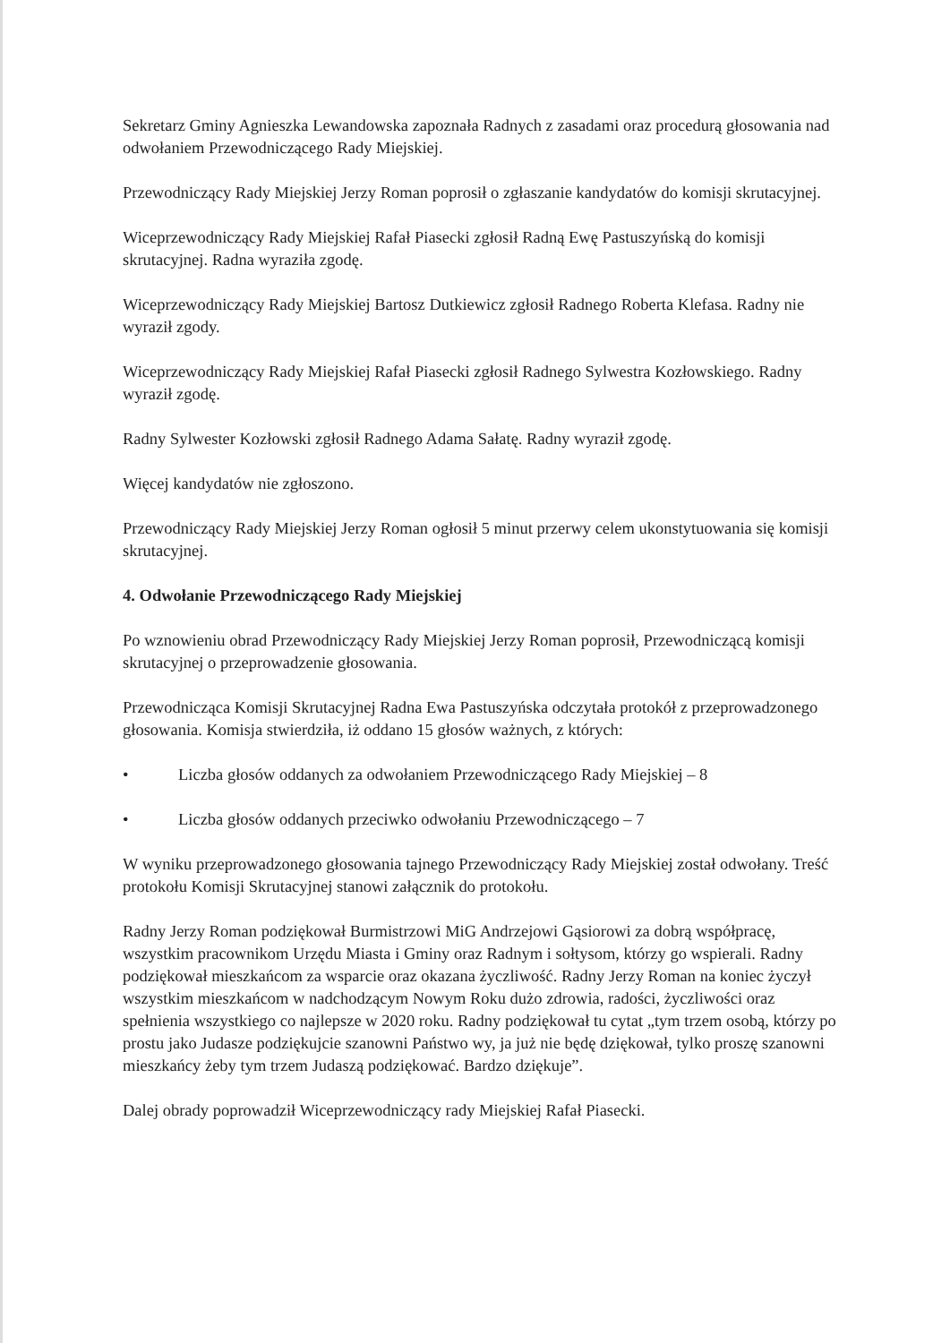Sekretarz Gminy Agnieszka Lewandowska zapoznała Radnych z zasadami oraz procedurą głosowania nad odwołaniem Przewodniczącego Rady Miejskiej.
Przewodniczący Rady Miejskiej Jerzy Roman poprosił o zgłaszanie kandydatów do komisji skrutacyjnej.
Wiceprzewodniczący Rady Miejskiej Rafał Piasecki zgłosił Radną Ewę Pastuszyńską do komisji skrutacyjnej. Radna wyraziła zgodę.
Wiceprzewodniczący Rady Miejskiej Bartosz Dutkiewicz zgłosił Radnego Roberta Klefasa. Radny nie wyraził zgody.
Wiceprzewodniczący Rady Miejskiej Rafał Piasecki zgłosił Radnego Sylwestra Kozłowskiego. Radny wyraził zgodę.
Radny Sylwester Kozłowski zgłosił Radnego Adama Sałatę. Radny wyraził zgodę.
Więcej kandydatów nie zgłoszono.
Przewodniczący Rady Miejskiej Jerzy Roman ogłosił 5 minut przerwy celem ukonstytuowania się komisji skrutacyjnej.
4. Odwołanie Przewodniczącego Rady Miejskiej
Po wznowieniu obrad Przewodniczący Rady Miejskiej Jerzy Roman poprosił, Przewodniczącą komisji skrutacyjnej o przeprowadzenie głosowania.
Przewodnicząca Komisji Skrutacyjnej Radna Ewa Pastuszyńska odczytała protokół z przeprowadzonego głosowania. Komisja stwierdziła, iż oddano 15 głosów ważnych, z których:
• Liczba głosów oddanych za odwołaniem Przewodniczącego Rady Miejskiej – 8
• Liczba głosów oddanych przeciwko odwołaniu Przewodniczącego – 7
W wyniku przeprowadzonego głosowania tajnego Przewodniczący Rady Miejskiej został odwołany. Treść protokołu Komisji Skrutacyjnej stanowi załącznik do protokołu.
Radny Jerzy Roman podziękował Burmistrzowi MiG Andrzejowi Gąsiorowi za dobrą współpracę, wszystkim pracownikom Urzędu Miasta i Gminy oraz Radnym i sołtysom, którzy go wspierali. Radny podziękował mieszkańcom za wsparcie oraz okazana życzliwość. Radny Jerzy Roman na koniec życzył wszystkim mieszkańcom w nadchodzącym Nowym Roku dużo zdrowia, radości, życzliwości oraz spełnienia wszystkiego co najlepsze w 2020 roku. Radny podziękował tu cytat „tym trzem osobą, którzy po prostu jako Judasze podziękujcie szanowni Państwo wy, ja już nie będę dziękował, tylko proszę szanowni mieszkańcy żeby tym trzem Judaszą podziękować. Bardzo dziękuje”.
Dalej obrady poprowadził Wiceprzewodniczący rady Miejskiej Rafał Piasecki.